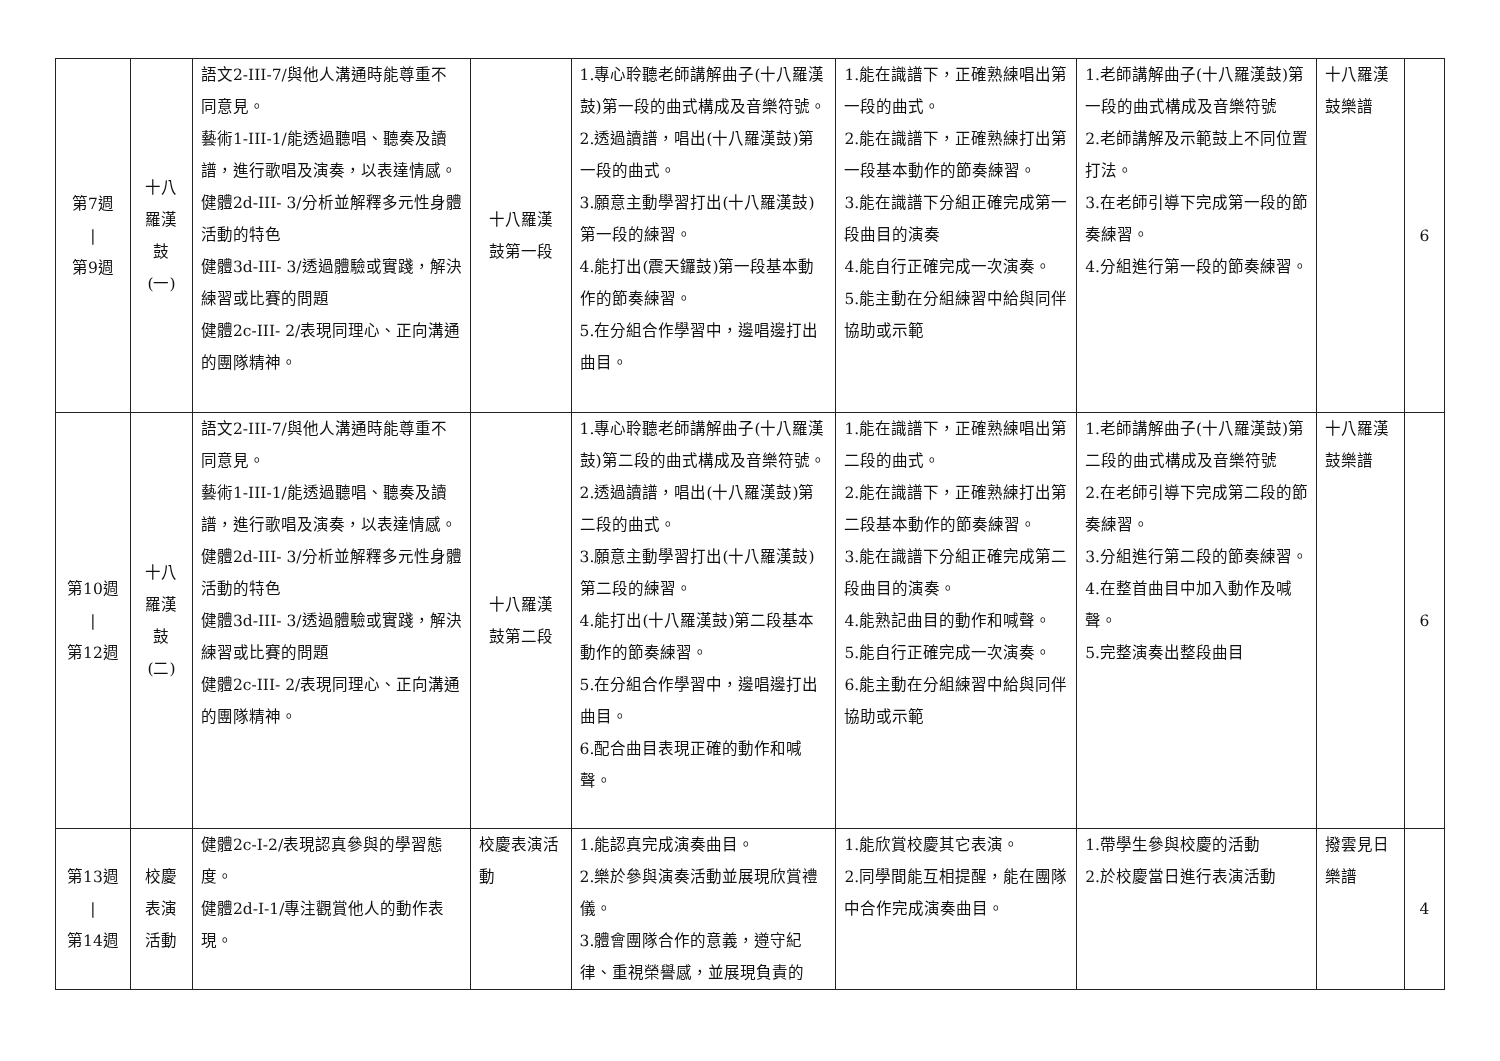| 第7週 / 第9週 | 十八 羅漢 鼓 (一) | 語文2-III-7/與他人溝通時能尊重不同意見。 藝術1-III-1/能透過聽唱、聽奏及讀譜，進行歌唱及演奏，以表達情感。 健體2d-III- 3/分析並解釋多元性身體活動的特色 健體3d-III- 3/透過體驗或實踐，解決練習或比賽的問題 健體2c-III- 2/表現同理心、正向溝通的團隊精神。 | 十八羅漢 鼓第一段 | 1.專心聆聽老師講解曲子(十八羅漢鼓)第一段的曲式構成及音樂符號。 2.透過讀譜，唱出(十八羅漢鼓)第一段的曲式。 3.願意主動學習打出(十八羅漢鼓)第一段的練習。 4.能打出(震天鑼鼓)第一段基本動作的節奏練習。 5.在分組合作學習中，邊唱邊打出曲目。 | 1.能在識譜下，正確熟練唱出第一段的曲式。 2.能在識譜下，正確熟練打出第一段基本動作的節奏練習。 3.能在識譜下分組正確完成第一段曲目的演奏 4.能自行正確完成一次演奏。 5.能主動在分組練習中給與同伴協助或示範 | 1.老師講解曲子(十八羅漢鼓)第一段的曲式構成及音樂符號 2.老師講解及示範鼓上不同位置打法。 3.在老師引導下完成第一段的節奏練習。 4.分組進行第一段的節奏練習。 | 十八羅漢鼓樂譜 | 6 |
| 第10週 / 第12週 | 十八 羅漢 鼓 (二) | 語文2-III-7/與他人溝通時能尊重不同意見。 藝術1-III-1/能透過聽唱、聽奏及讀譜，進行歌唱及演奏，以表達情感。 健體2d-III- 3/分析並解釋多元性身體活動的特色 健體3d-III- 3/透過體驗或實踐，解決練習或比賽的問題 健體2c-III- 2/表現同理心、正向溝通的團隊精神。 | 十八羅漢 鼓第二段 | 1.專心聆聽老師講解曲子(十八羅漢鼓)第二段的曲式構成及音樂符號。 2.透過讀譜，唱出(十八羅漢鼓)第二段的曲式。 3.願意主動學習打出(十八羅漢鼓)第二段的練習。 4.能打出(十八羅漢鼓)第二段基本動作的節奏練習。 5.在分組合作學習中，邊唱邊打出曲目。 6.配合曲目表現正確的動作和喊聲。 | 1.能在識譜下，正確熟練唱出第二段的曲式。 2.能在識譜下，正確熟練打出第二段基本動作的節奏練習。 3.能在識譜下分組正確完成第二段曲目的演奏。 4.能熟記曲目的動作和喊聲。 5.能自行正確完成一次演奏。 6.能主動在分組練習中給與同伴協助或示範 | 1.老師講解曲子(十八羅漢鼓)第二段的曲式構成及音樂符號 2.在老師引導下完成第二段的節奏練習。 3.分組進行第二段的節奏練習。 4.在整首曲目中加入動作及喊聲。 5.完整演奏出整段曲目 | 十八羅漢鼓樂譜 | 6 |
| 第13週 / 第14週 | 校慶 表演 活動 | 健體2c-Ⅰ-2/表現認真參與的學習態度。 健體2d-Ⅰ-1/專注觀賞他人的動作表現。 | 校慶表演活動 | 1.能認真完成演奏曲目。 2.樂於參與演奏活動並展現欣賞禮儀。 3.體會團隊合作的意義，遵守紀律、重視榮譽感，並展現負責的 | 1.能欣賞校慶其它表演。 2.同學間能互相提醒，能在團隊中合作完成演奏曲目。 | 1.帶學生參與校慶的活動 2.於校慶當日進行表演活動 | 撥雲見日樂譜 | 4 |